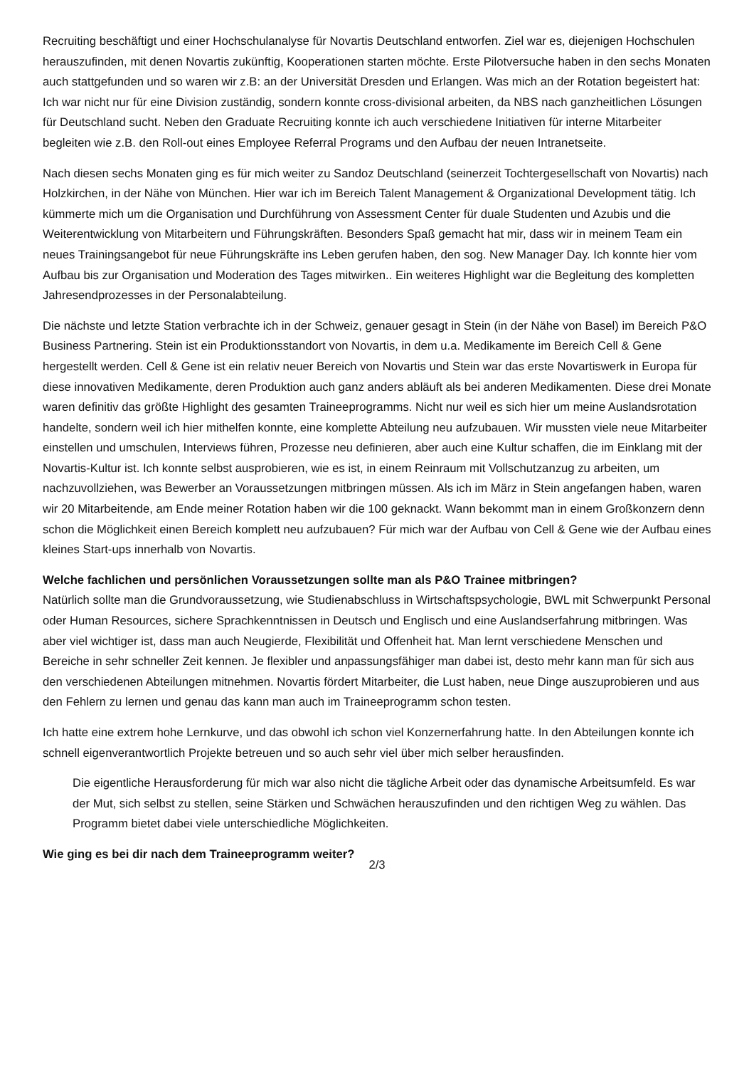Recruiting beschäftigt und einer Hochschulanalyse für Novartis Deutschland entworfen. Ziel war es, diejenigen Hochschulen herauszufinden, mit denen Novartis zukünftig, Kooperationen starten möchte. Erste Pilotversuche haben in den sechs Monaten auch stattgefunden und so waren wir z.B: an der Universität Dresden und Erlangen. Was mich an der Rotation begeistert hat: Ich war nicht nur für eine Division zuständig, sondern konnte cross-divisional arbeiten, da NBS nach ganzheitlichen Lösungen für Deutschland sucht. Neben den Graduate Recruiting konnte ich auch verschiedene Initiativen für interne Mitarbeiter begleiten wie z.B. den Roll-out eines Employee Referral Programs und den Aufbau der neuen Intranetseite.
Nach diesen sechs Monaten ging es für mich weiter zu Sandoz Deutschland (seinerzeit Tochtergesellschaft von Novartis) nach Holzkirchen, in der Nähe von München. Hier war ich im Bereich Talent Management & Organizational Development tätig. Ich kümmerte mich um die Organisation und Durchführung von Assessment Center für duale Studenten und Azubis und die Weiterentwicklung von Mitarbeitern und Führungskräften. Besonders Spaß gemacht hat mir, dass wir in meinem Team ein neues Trainingsangebot für neue Führungskräfte ins Leben gerufen haben, den sog. New Manager Day. Ich konnte hier vom Aufbau bis zur Organisation und Moderation des Tages mitwirken.. Ein weiteres Highlight war die Begleitung des kompletten Jahresendprozesses in der Personalabteilung.
Die nächste und letzte Station verbrachte ich in der Schweiz, genauer gesagt in Stein (in der Nähe von Basel) im Bereich P&O Business Partnering. Stein ist ein Produktionsstandort von Novartis, in dem u.a. Medikamente im Bereich Cell & Gene hergestellt werden. Cell & Gene ist ein relativ neuer Bereich von Novartis und Stein war das erste Novartiswerk in Europa für diese innovativen Medikamente, deren Produktion auch ganz anders abläuft als bei anderen Medikamenten. Diese drei Monate waren definitiv das größte Highlight des gesamten Traineeprogramms. Nicht nur weil es sich hier um meine Auslandsrotation handelte, sondern weil ich hier mithelfen konnte, eine komplette Abteilung neu aufzubauen. Wir mussten viele neue Mitarbeiter einstellen und umschulen, Interviews führen, Prozesse neu definieren, aber auch eine Kultur schaffen, die im Einklang mit der Novartis-Kultur ist. Ich konnte selbst ausprobieren, wie es ist, in einem Reinraum mit Vollschutzanzug zu arbeiten, um nachzuvollziehen, was Bewerber an Voraussetzungen mitbringen müssen. Als ich im März in Stein angefangen haben, waren wir 20 Mitarbeitende, am Ende meiner Rotation haben wir die 100 geknackt. Wann bekommt man in einem Großkonzern denn schon die Möglichkeit einen Bereich komplett neu aufzubauen? Für mich war der Aufbau von Cell & Gene wie der Aufbau eines kleines Start-ups innerhalb von Novartis.
Welche fachlichen und persönlichen Voraussetzungen sollte man als P&O Trainee mitbringen?
Natürlich sollte man die Grundvoraussetzung, wie Studienabschluss in Wirtschaftspsychologie, BWL mit Schwerpunkt Personal oder Human Resources, sichere Sprachkenntnissen in Deutsch und Englisch und eine Auslandserfahrung mitbringen. Was aber viel wichtiger ist, dass man auch Neugierde, Flexibilität und Offenheit hat. Man lernt verschiedene Menschen und Bereiche in sehr schneller Zeit kennen. Je flexibler und anpassungsfähiger man dabei ist, desto mehr kann man für sich aus den verschiedenen Abteilungen mitnehmen. Novartis fördert Mitarbeiter, die Lust haben, neue Dinge auszuprobieren und aus den Fehlern zu lernen und genau das kann man auch im Traineeprogramm schon testen.
Ich hatte eine extrem hohe Lernkurve, und das obwohl ich schon viel Konzernerfahrung hatte. In den Abteilungen konnte ich schnell eigenverantwortlich Projekte betreuen und so auch sehr viel über mich selber herausfinden.
Die eigentliche Herausforderung für mich war also nicht die tägliche Arbeit oder das dynamische Arbeitsumfeld. Es war der Mut, sich selbst zu stellen, seine Stärken und Schwächen herauszufinden und den richtigen Weg zu wählen. Das Programm bietet dabei viele unterschiedliche Möglichkeiten.
Wie ging es bei dir nach dem Traineeprogramm weiter?
2/3